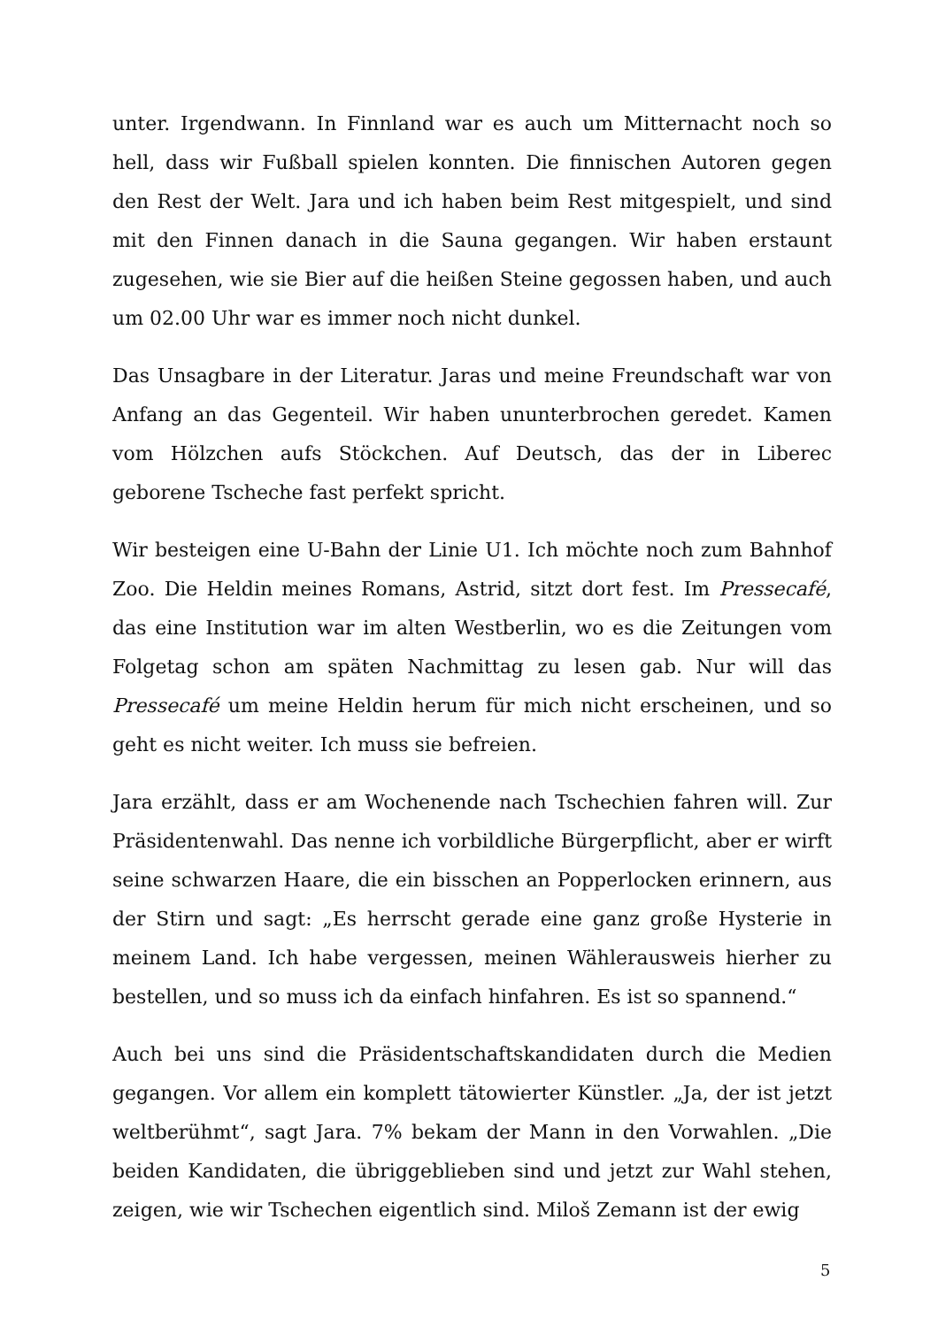unter. Irgendwann. In Finnland war es auch um Mitternacht noch so hell, dass wir Fußball spielen konnten. Die finnischen Autoren gegen den Rest der Welt. Jara und ich haben beim Rest mitgespielt, und sind mit den Finnen danach in die Sauna gegangen. Wir haben erstaunt zugesehen, wie sie Bier auf die heißen Steine gegossen haben, und auch um 02.00 Uhr war es immer noch nicht dunkel.
Das Unsagbare in der Literatur. Jaras und meine Freundschaft war von Anfang an das Gegenteil. Wir haben ununterbrochen geredet. Kamen vom Hölzchen aufs Stöckchen. Auf Deutsch, das der in Liberec geborene Tscheche fast perfekt spricht.
Wir besteigen eine U-Bahn der Linie U1. Ich möchte noch zum Bahnhof Zoo. Die Heldin meines Romans, Astrid, sitzt dort fest. Im Pressecafé, das eine Institution war im alten Westberlin, wo es die Zeitungen vom Folgetag schon am späten Nachmittag zu lesen gab. Nur will das Pressecafé um meine Heldin herum für mich nicht erscheinen, und so geht es nicht weiter. Ich muss sie befreien.
Jara erzählt, dass er am Wochenende nach Tschechien fahren will. Zur Präsidentenwahl. Das nenne ich vorbildliche Bürgerpflicht, aber er wirft seine schwarzen Haare, die ein bisschen an Popperlocken erinnern, aus der Stirn und sagt: „Es herrscht gerade eine ganz große Hysterie in meinem Land. Ich habe vergessen, meinen Wählerausweis hierher zu bestellen, und so muss ich da einfach hinfahren. Es ist so spannend.“
Auch bei uns sind die Präsidentschaftskandidaten durch die Medien gegangen. Vor allem ein komplett tätowierter Künstler. „Ja, der ist jetzt weltberühmt“, sagt Jara. 7% bekam der Mann in den Vorwahlen. „Die beiden Kandidaten, die übriggeblieben sind und jetzt zur Wahl stehen, zeigen, wie wir Tschechen eigentlich sind. Miloš Zemann ist der ewig
5